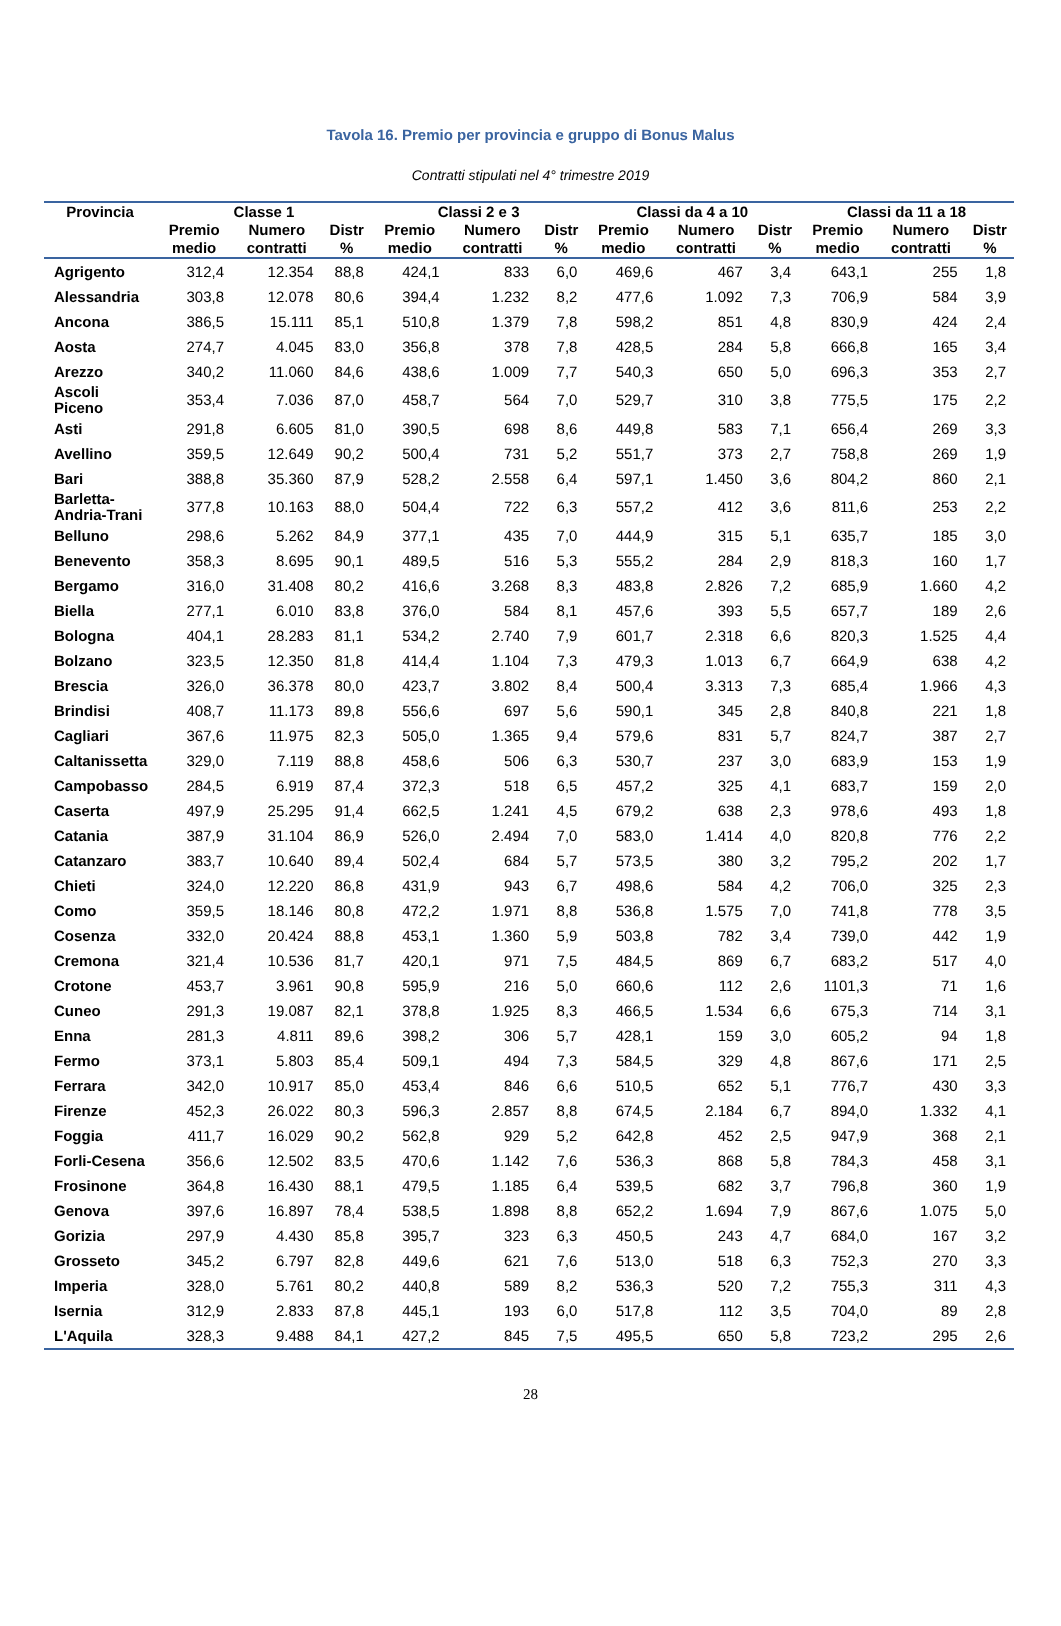Tavola 16. Premio per provincia e gruppo di Bonus Malus
Contratti stipulati nel 4° trimestre 2019
| Provincia | Classe 1 | | | Classi 2 e 3 | | | Classi da 4 a 10 | | | Classi da 11 a 18 | | |
| --- | --- | --- | --- | --- | --- | --- | --- | --- | --- | --- | --- | --- |
| | Premio medio | Numero contratti | Distr % | Premio medio | Numero contratti | Distr % | Premio medio | Numero contratti | Distr % | Premio medio | Numero contratti | Distr % |
| Agrigento | 312,4 | 12.354 | 88,8 | 424,1 | 833 | 6,0 | 469,6 | 467 | 3,4 | 643,1 | 255 | 1,8 |
| Alessandria | 303,8 | 12.078 | 80,6 | 394,4 | 1.232 | 8,2 | 477,6 | 1.092 | 7,3 | 706,9 | 584 | 3,9 |
| Ancona | 386,5 | 15.111 | 85,1 | 510,8 | 1.379 | 7,8 | 598,2 | 851 | 4,8 | 830,9 | 424 | 2,4 |
| Aosta | 274,7 | 4.045 | 83,0 | 356,8 | 378 | 7,8 | 428,5 | 284 | 5,8 | 666,8 | 165 | 3,4 |
| Arezzo | 340,2 | 11.060 | 84,6 | 438,6 | 1.009 | 7,7 | 540,3 | 650 | 5,0 | 696,3 | 353 | 2,7 |
| Ascoli Piceno | 353,4 | 7.036 | 87,0 | 458,7 | 564 | 7,0 | 529,7 | 310 | 3,8 | 775,5 | 175 | 2,2 |
| Asti | 291,8 | 6.605 | 81,0 | 390,5 | 698 | 8,6 | 449,8 | 583 | 7,1 | 656,4 | 269 | 3,3 |
| Avellino | 359,5 | 12.649 | 90,2 | 500,4 | 731 | 5,2 | 551,7 | 373 | 2,7 | 758,8 | 269 | 1,9 |
| Bari | 388,8 | 35.360 | 87,9 | 528,2 | 2.558 | 6,4 | 597,1 | 1.450 | 3,6 | 804,2 | 860 | 2,1 |
| Barletta- Andria-Trani | 377,8 | 10.163 | 88,0 | 504,4 | 722 | 6,3 | 557,2 | 412 | 3,6 | 811,6 | 253 | 2,2 |
| Belluno | 298,6 | 5.262 | 84,9 | 377,1 | 435 | 7,0 | 444,9 | 315 | 5,1 | 635,7 | 185 | 3,0 |
| Benevento | 358,3 | 8.695 | 90,1 | 489,5 | 516 | 5,3 | 555,2 | 284 | 2,9 | 818,3 | 160 | 1,7 |
| Bergamo | 316,0 | 31.408 | 80,2 | 416,6 | 3.268 | 8,3 | 483,8 | 2.826 | 7,2 | 685,9 | 1.660 | 4,2 |
| Biella | 277,1 | 6.010 | 83,8 | 376,0 | 584 | 8,1 | 457,6 | 393 | 5,5 | 657,7 | 189 | 2,6 |
| Bologna | 404,1 | 28.283 | 81,1 | 534,2 | 2.740 | 7,9 | 601,7 | 2.318 | 6,6 | 820,3 | 1.525 | 4,4 |
| Bolzano | 323,5 | 12.350 | 81,8 | 414,4 | 1.104 | 7,3 | 479,3 | 1.013 | 6,7 | 664,9 | 638 | 4,2 |
| Brescia | 326,0 | 36.378 | 80,0 | 423,7 | 3.802 | 8,4 | 500,4 | 3.313 | 7,3 | 685,4 | 1.966 | 4,3 |
| Brindisi | 408,7 | 11.173 | 89,8 | 556,6 | 697 | 5,6 | 590,1 | 345 | 2,8 | 840,8 | 221 | 1,8 |
| Cagliari | 367,6 | 11.975 | 82,3 | 505,0 | 1.365 | 9,4 | 579,6 | 831 | 5,7 | 824,7 | 387 | 2,7 |
| Caltanissetta | 329,0 | 7.119 | 88,8 | 458,6 | 506 | 6,3 | 530,7 | 237 | 3,0 | 683,9 | 153 | 1,9 |
| Campobasso | 284,5 | 6.919 | 87,4 | 372,3 | 518 | 6,5 | 457,2 | 325 | 4,1 | 683,7 | 159 | 2,0 |
| Caserta | 497,9 | 25.295 | 91,4 | 662,5 | 1.241 | 4,5 | 679,2 | 638 | 2,3 | 978,6 | 493 | 1,8 |
| Catania | 387,9 | 31.104 | 86,9 | 526,0 | 2.494 | 7,0 | 583,0 | 1.414 | 4,0 | 820,8 | 776 | 2,2 |
| Catanzaro | 383,7 | 10.640 | 89,4 | 502,4 | 684 | 5,7 | 573,5 | 380 | 3,2 | 795,2 | 202 | 1,7 |
| Chieti | 324,0 | 12.220 | 86,8 | 431,9 | 943 | 6,7 | 498,6 | 584 | 4,2 | 706,0 | 325 | 2,3 |
| Como | 359,5 | 18.146 | 80,8 | 472,2 | 1.971 | 8,8 | 536,8 | 1.575 | 7,0 | 741,8 | 778 | 3,5 |
| Cosenza | 332,0 | 20.424 | 88,8 | 453,1 | 1.360 | 5,9 | 503,8 | 782 | 3,4 | 739,0 | 442 | 1,9 |
| Cremona | 321,4 | 10.536 | 81,7 | 420,1 | 971 | 7,5 | 484,5 | 869 | 6,7 | 683,2 | 517 | 4,0 |
| Crotone | 453,7 | 3.961 | 90,8 | 595,9 | 216 | 5,0 | 660,6 | 112 | 2,6 | 1101,3 | 71 | 1,6 |
| Cuneo | 291,3 | 19.087 | 82,1 | 378,8 | 1.925 | 8,3 | 466,5 | 1.534 | 6,6 | 675,3 | 714 | 3,1 |
| Enna | 281,3 | 4.811 | 89,6 | 398,2 | 306 | 5,7 | 428,1 | 159 | 3,0 | 605,2 | 94 | 1,8 |
| Fermo | 373,1 | 5.803 | 85,4 | 509,1 | 494 | 7,3 | 584,5 | 329 | 4,8 | 867,6 | 171 | 2,5 |
| Ferrara | 342,0 | 10.917 | 85,0 | 453,4 | 846 | 6,6 | 510,5 | 652 | 5,1 | 776,7 | 430 | 3,3 |
| Firenze | 452,3 | 26.022 | 80,3 | 596,3 | 2.857 | 8,8 | 674,5 | 2.184 | 6,7 | 894,0 | 1.332 | 4,1 |
| Foggia | 411,7 | 16.029 | 90,2 | 562,8 | 929 | 5,2 | 642,8 | 452 | 2,5 | 947,9 | 368 | 2,1 |
| Forli-Cesena | 356,6 | 12.502 | 83,5 | 470,6 | 1.142 | 7,6 | 536,3 | 868 | 5,8 | 784,3 | 458 | 3,1 |
| Frosinone | 364,8 | 16.430 | 88,1 | 479,5 | 1.185 | 6,4 | 539,5 | 682 | 3,7 | 796,8 | 360 | 1,9 |
| Genova | 397,6 | 16.897 | 78,4 | 538,5 | 1.898 | 8,8 | 652,2 | 1.694 | 7,9 | 867,6 | 1.075 | 5,0 |
| Gorizia | 297,9 | 4.430 | 85,8 | 395,7 | 323 | 6,3 | 450,5 | 243 | 4,7 | 684,0 | 167 | 3,2 |
| Grosseto | 345,2 | 6.797 | 82,8 | 449,6 | 621 | 7,6 | 513,0 | 518 | 6,3 | 752,3 | 270 | 3,3 |
| Imperia | 328,0 | 5.761 | 80,2 | 440,8 | 589 | 8,2 | 536,3 | 520 | 7,2 | 755,3 | 311 | 4,3 |
| Isernia | 312,9 | 2.833 | 87,8 | 445,1 | 193 | 6,0 | 517,8 | 112 | 3,5 | 704,0 | 89 | 2,8 |
| L'Aquila | 328,3 | 9.488 | 84,1 | 427,2 | 845 | 7,5 | 495,5 | 650 | 5,8 | 723,2 | 295 | 2,6 |
28